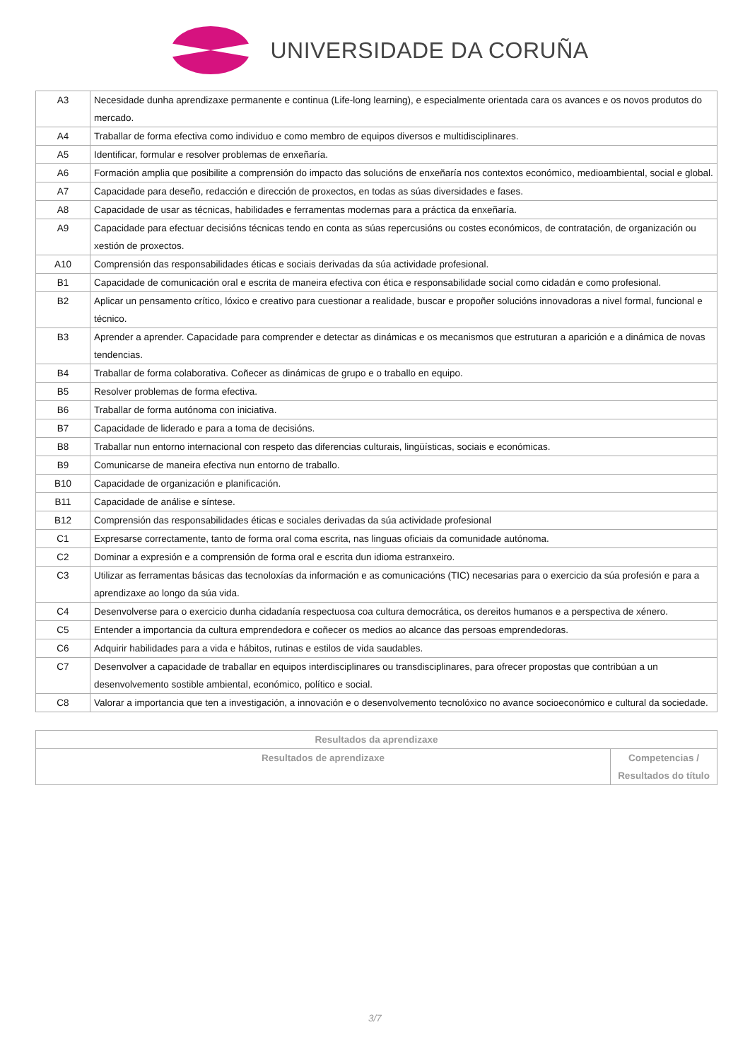UNIVERSIDADE DA CORUÑA
| A3 | Necesidade dunha aprendizaxe permanente e continua (Life-long learning), e especialmente orientada cara os avances e os novos produtos do mercado. |
| A4 | Traballar de forma efectiva como individuo e como membro de equipos diversos e multidisciplinares. |
| A5 | Identificar, formular e resolver problemas de enxeñaría. |
| A6 | Formación amplia que posibilite a comprensión do impacto das solucións de enxeñaría nos contextos económico, medioambiental, social e global. |
| A7 | Capacidade para deseño, redacción e dirección de proxectos, en todas as súas diversidades e fases. |
| A8 | Capacidade de usar as técnicas, habilidades e ferramentas modernas para a práctica da enxeñaría. |
| A9 | Capacidade para efectuar decisións técnicas tendo en conta as súas repercusións ou costes económicos, de contratación, de organización ou xestión de proxectos. |
| A10 | Comprensión das responsabilidades éticas e sociais derivadas da súa actividade profesional. |
| B1 | Capacidade de comunicación oral e escrita de maneira efectiva con ética e responsabilidade social como cidadán e como profesional. |
| B2 | Aplicar un pensamento crítico, lóxico e creativo para cuestionar a realidade, buscar e propoñer solucións innovadoras a nivel formal, funcional e técnico. |
| B3 | Aprender a aprender. Capacidade para comprender e detectar as dinámicas e os mecanismos que estruturan a aparición e a dinámica de novas tendencias. |
| B4 | Traballar de forma colaborativa. Coñecer as dinámicas de grupo e o traballo en equipo. |
| B5 | Resolver problemas de forma efectiva. |
| B6 | Traballar de forma autónoma con iniciativa. |
| B7 | Capacidade de liderado e para a toma de decisións. |
| B8 | Traballar nun entorno internacional con respeto das diferencias culturais, lingüísticas, sociais e económicas. |
| B9 | Comunicarse de maneira efectiva nun entorno de traballo. |
| B10 | Capacidade de organización e planificación. |
| B11 | Capacidade de análise e síntese. |
| B12 | Comprensión das responsabilidades éticas e sociales derivadas da súa actividade profesional |
| C1 | Expresarse correctamente, tanto de forma oral coma escrita, nas linguas oficiais da comunidade autónoma. |
| C2 | Dominar a expresión e a comprensión de forma oral e escrita dun idioma estranxeiro. |
| C3 | Utilizar as ferramentas básicas das tecnoloxías da información e as comunicacións (TIC) necesarias para o exercicio da súa profesión e para a aprendizaxe ao longo da súa vida. |
| C4 | Desenvolverse para o exercicio dunha cidadanía respectuosa coa cultura democrática, os dereitos humanos e a perspectiva de xénero. |
| C5 | Entender a importancia da cultura emprendedora e coñecer os medios ao alcance das persoas emprendedoras. |
| C6 | Adquirir habilidades para a vida e hábitos, rutinas e estilos de vida saudables. |
| C7 | Desenvolver a capacidade de traballar en equipos interdisciplinares ou transdisciplinares, para ofrecer propostas que contribúan a un desenvolvemento sostible ambiental, económico, político e social. |
| C8 | Valorar a importancia que ten a investigación, a innovación e o desenvolvemento tecnolóxico no avance socioeconómico e cultural da sociedade. |
| Resultados da aprendizaxe | |
| --- | --- |
| Resultados de aprendizaxe | Competencias / Resultados do título |
3/7